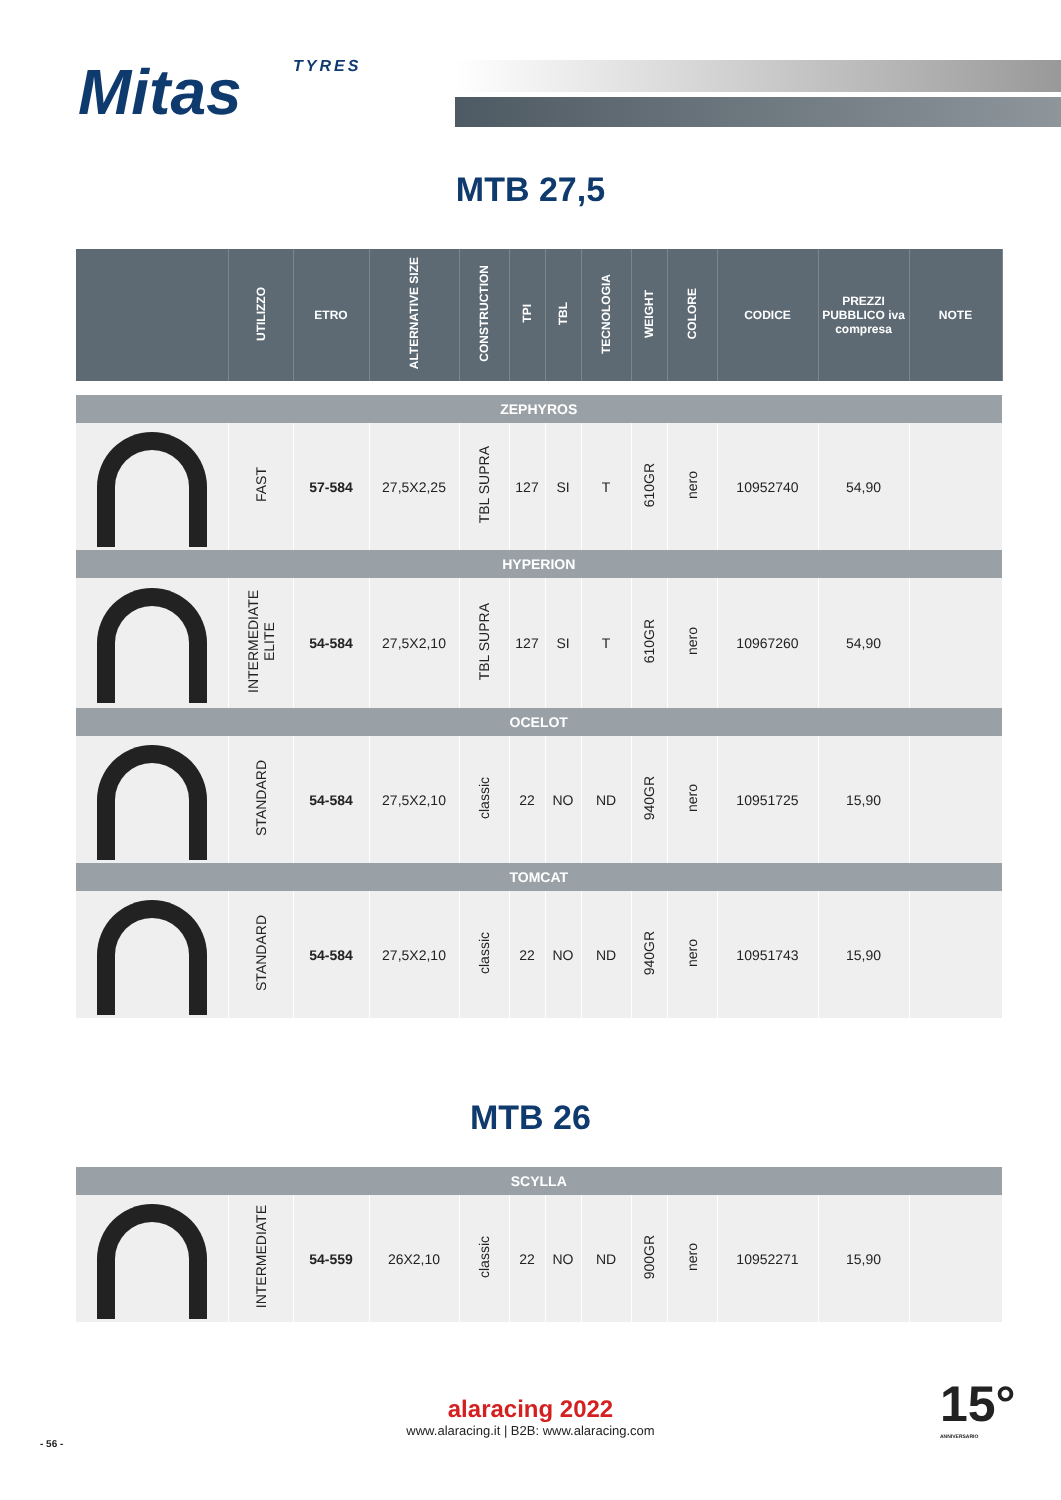Mitas TYRES
MTB 27,5
| | UTILIZZO | ETRO | ALTERNATIVE SIZE | CONSTRUCTION | TPI | TBL | TECNOLOGIA | WEIGHT | COLORE | CODICE | PREZZI PUBBLICO iva compresa | NOTE |
| --- | --- | --- | --- | --- | --- | --- | --- | --- | --- | --- | --- | --- |
| ZEPHYROS | | | | | | | | | | | | |
| | FAST | 57-584 | 27,5X2,25 | TBL SUPRA | 127 | SI | T | 610GR | nero | 10952740 | 54,90 | |
| HYPERION | | | | | | | | | | | | |
| | INTERMEDIATE ELITE | 54-584 | 27,5X2,10 | TBL SUPRA | 127 | SI | T | 610GR | nero | 10967260 | 54,90 | |
| OCELOT | | | | | | | | | | | | |
| | STANDARD | 54-584 | 27,5X2,10 | classic | 22 | NO | ND | 940GR | nero | 10951725 | 15,90 | |
| TOMCAT | | | | | | | | | | | | |
| | STANDARD | 54-584 | 27,5X2,10 | classic | 22 | NO | ND | 940GR | nero | 10951743 | 15,90 | |
MTB 26
| SCYLLA | | | | | | | | | | | | |
| | INTERMEDIATE | 54-559 | 26X2,10 | classic | 22 | NO | ND | 900GR | nero | 10952271 | 15,90 | |
alaracing 2022
www.alaracing.it | B2B: www.alaracing.com
- 56 -
15°
ANNIVERSARIO